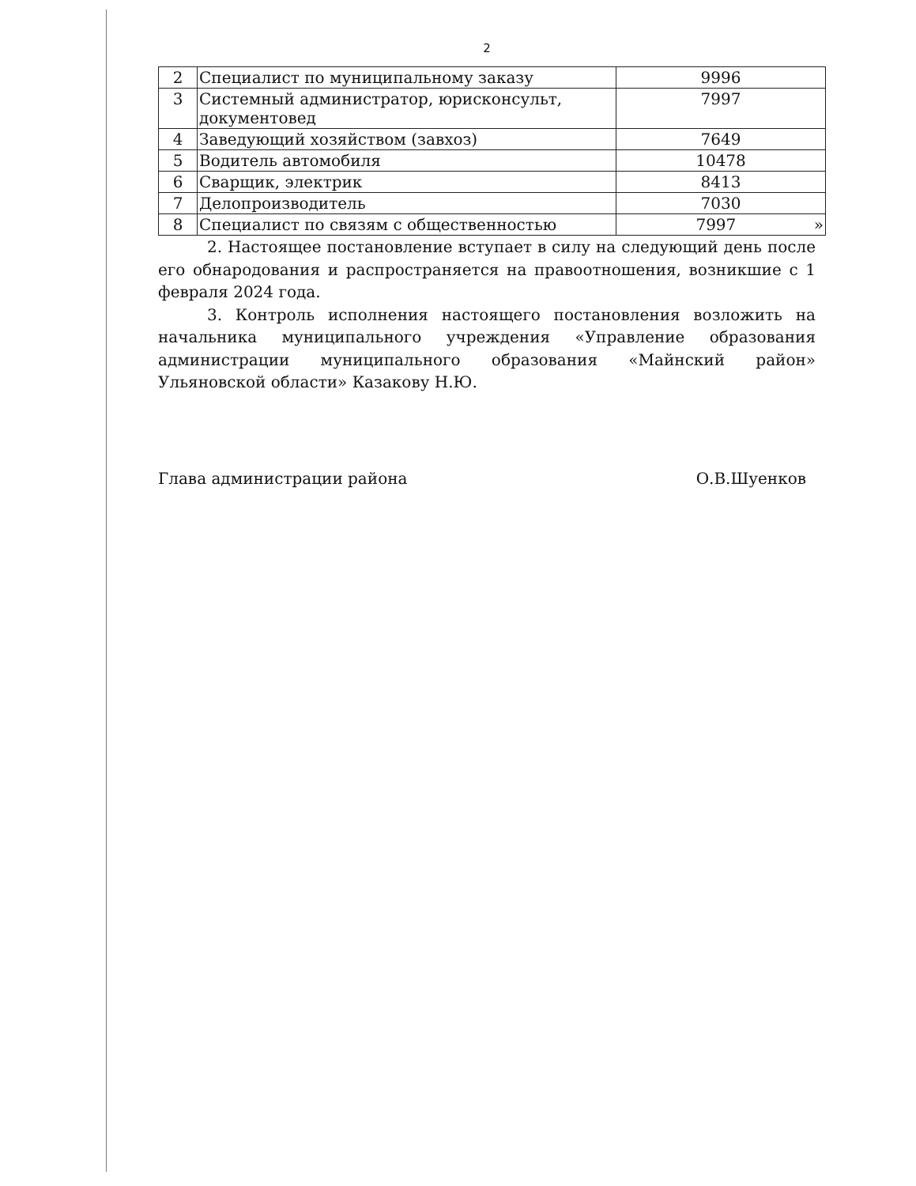2
| 2 | Специалист по муниципальному заказу | 9996 |
| 3 | Системный администратор, юрисконсульт, документовед | 7997 |
| 4 | Заведующий хозяйством (завхоз) | 7649 |
| 5 | Водитель автомобиля | 10478 |
| 6 | Сварщик, электрик | 8413 |
| 7 | Делопроизводитель | 7030 |
| 8 | Специалист по связям с общественностью | 7997 » |
2. Настоящее постановление вступает в силу на следующий день после его обнародования и распространяется на правоотношения, возникшие с 1 февраля 2024 года.
3. Контроль исполнения настоящего постановления возложить на начальника муниципального учреждения «Управление образования администрации муниципального образования «Майнский район» Ульяновской области» Казакову Н.Ю.
Глава администрации района О.В.Шуенков